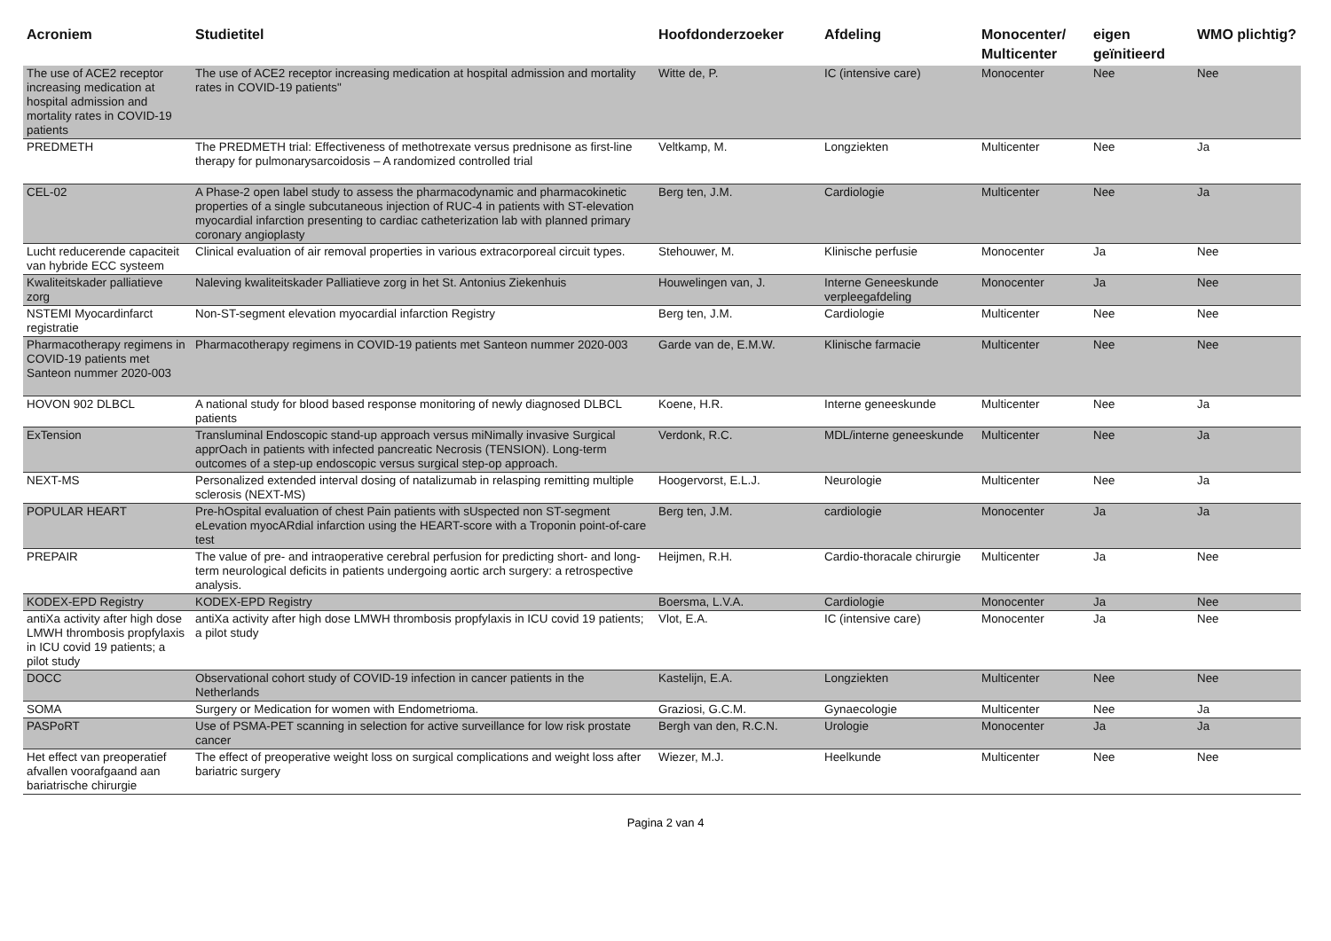| Acroniem | Studietitel | Hoofdonderzoeker | Afdeling | Monocenter/ Multicenter | eigen geïnitieerd | WMO plichtig? |
| --- | --- | --- | --- | --- | --- | --- |
| The use of ACE2 receptor increasing medication at hospital admission and mortality rates in COVID-19 patients | The use of ACE2 receptor increasing medication at hospital admission and mortality rates in COVID-19 patients" | Witte de, P. | IC (intensive care) | Monocenter | Nee | Nee |
| PREDMETH | The PREDMETH trial: Effectiveness of methotrexate versus prednisone as first-line therapy for pulmonarysarcoidosis – A randomized controlled trial | Veltkamp, M. | Longziekten | Multicenter | Nee | Ja |
| CEL-02 | A Phase-2 open label study to assess the pharmacodynamic and pharmacokinetic properties of a single subcutaneous injection of RUC-4 in patients with ST-elevation myocardial infarction presenting to cardiac catheterization lab with planned primary coronary angioplasty | Berg ten, J.M. | Cardiologie | Multicenter | Nee | Ja |
| Lucht reducerende capaciteit van hybride ECC systeem | Clinical evaluation of air removal properties in various extracorporeal circuit types. | Stehouwer, M. | Klinische perfusie | Monocenter | Ja | Nee |
| Kwaliteitskader palliatieve zorg | Naleving kwaliteitskader Palliatieve zorg in het St. Antonius Ziekenhuis | Houwelingen van, J. | Interne Geneeskunde verpleegafdeling | Monocenter | Ja | Nee |
| NSTEMI Myocardinfarct registratie | Non-ST-segment elevation myocardial infarction Registry | Berg ten, J.M. | Cardiologie | Multicenter | Nee | Nee |
| Pharmacotherapy regimens in COVID-19 patients met Santeon nummer 2020-003 | Pharmacotherapy regimens in COVID-19 patients met Santeon nummer 2020-003 | Garde van de, E.M.W. | Klinische farmacie | Multicenter | Nee | Nee |
| HOVON 902 DLBCL | A national study for blood based response monitoring of newly diagnosed DLBCL patients | Koene, H.R. | Interne geneeskunde | Multicenter | Nee | Ja |
| ExTension | Transluminal Endoscopic stand-up approach versus miNimally invasive Surgical apprOach in patients with infected pancreatic Necrosis (TENSION). Long-term outcomes of a step-up endoscopic versus surgical step-op approach. | Verdonk, R.C. | MDL/interne geneeskunde | Multicenter | Nee | Ja |
| NEXT-MS | Personalized extended interval dosing of natalizumab in relasping remitting multiple sclerosis (NEXT-MS) | Hoogervorst, E.L.J. | Neurologie | Multicenter | Nee | Ja |
| POPULAR HEART | Pre-hOspital evaluation of chest Pain patients with sUspected non ST-segment eLevation myocARdial infarction using the HEART-score with a Troponin point-of-care test | Berg ten, J.M. | cardiologie | Monocenter | Ja | Ja |
| PREPAIR | The value of pre- and intraoperative cerebral perfusion for predicting short- and long-term neurological deficits in patients undergoing aortic arch surgery: a retrospective analysis. | Heijmen, R.H. | Cardio-thoracale chirurgie | Multicenter | Ja | Nee |
| KODEX-EPD Registry | KODEX-EPD Registry | Boersma, L.V.A. | Cardiologie | Monocenter | Ja | Nee |
| antiXa activity after high dose LMWH thrombosis propfylaxis in ICU covid 19 patients; a pilot study | antiXa activity after high dose LMWH thrombosis propfylaxis in ICU covid 19 patients; a pilot study | Vlot, E.A. | IC (intensive care) | Monocenter | Ja | Nee |
| DOCC | Observational cohort study of COVID-19 infection in cancer patients in the Netherlands | Kastelijn, E.A. | Longziekten | Multicenter | Nee | Nee |
| SOMA | Surgery or Medication for women with Endometrioma. | Graziosi, G.C.M. | Gynaecologie | Multicenter | Nee | Ja |
| PASPoRT | Use of PSMA-PET scanning in selection for active surveillance for low risk prostate cancer | Bergh van den, R.C.N. | Urologie | Monocenter | Ja | Ja |
| Het effect van preoperatief afvallen voorafgaand aan bariatrische chirurgie | The effect of preoperative weight loss on surgical complications and weight loss after bariatric surgery | Wiezer, M.J. | Heelkunde | Multicenter | Nee | Nee |
Pagina 2 van 4